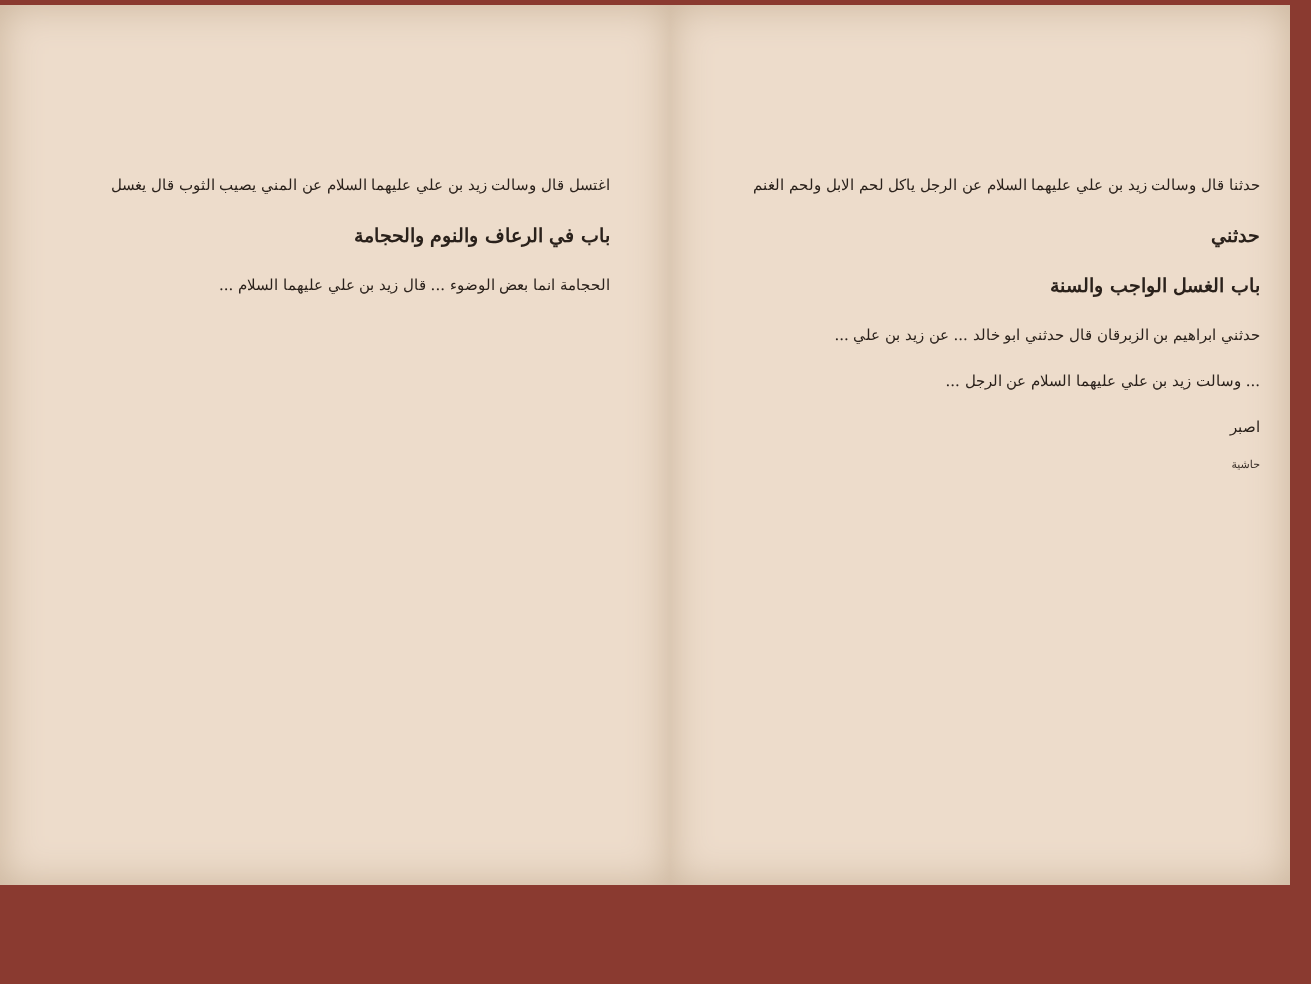اغتسل قال وسالت زيد بن علي عليهما السلام عن المني يصيب الثوب قال يغسل
باب في الرعاف والنوم والحجامة
الحجامة انما بعض الوضوء ... قال زيد بن علي عليهما السلام ...
حدثنا قال وسالت زيد بن علي عليهما السلام عن الرجل ياكل لحم الابل ولحم الغنم
حدثني
باب الغسل الواجب والسنة
حدثني ابراهيم بن الزبرقان قال حدثني ابو خالد ... عن زيد بن علي ...
... وسالت زيد بن علي عليهما السلام عن الرجل ...
اصبر
حاشية